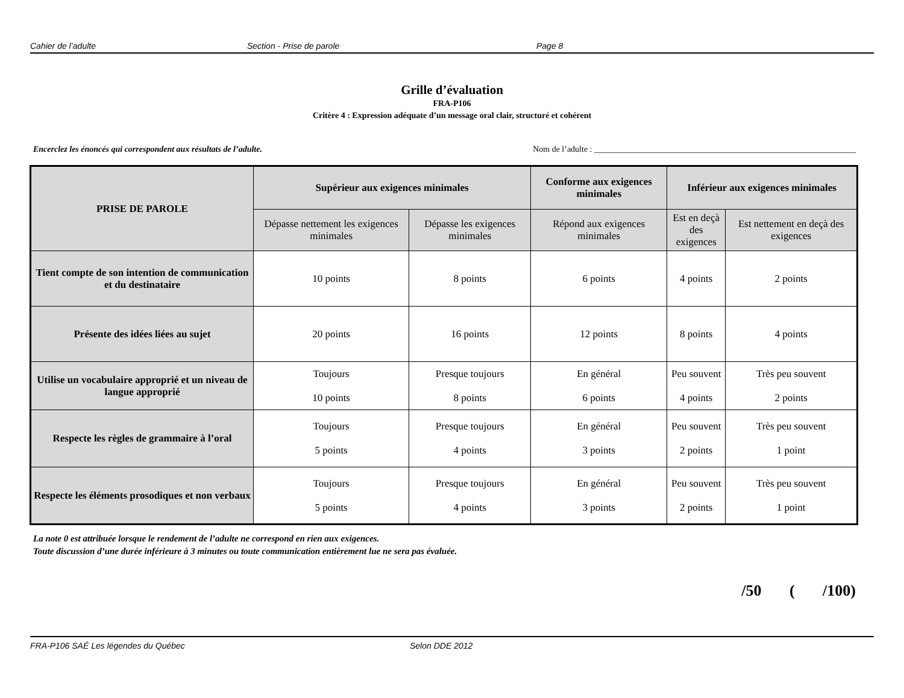Cahier de l’adulte Section - Prise de parole Page 8
Grille d’évaluation
FRA-P106
Critère 4 : Expression adéquate d’un message oral clair, structuré et cohérent
Encerclez les énoncés qui correspondent aux résultats de l’adulte. Nom de l’adulte : ______________________________________________________________
| PRISE DE PAROLE | Supérieur aux exigences minimales | | Conforme aux exigences minimales | Inférieur aux exigences minimales | |
| --- | --- | --- | --- | --- | --- |
| | Dépasse nettement les exigences minimales | Dépasse les exigences minimales | Répond aux exigences minimales | Est en deçà des exigences | Est nettement en deçà des exigences |
| Tient compte de son intention de communication et du destinataire | 10 points | 8 points | 6 points | 4 points | 2 points |
| Présente des idées liées au sujet | 20 points | 16 points | 12 points | 8 points | 4 points |
| Utilise un vocabulaire approprié et un niveau de langue approprié | Toujours 10 points | Presque toujours 8 points | En général 6 points | Peu souvent 4 points | Très peu souvent 2 points |
| Respecte les règles de grammaire à l’oral | Toujours 5 points | Presque toujours 4 points | En général 3 points | Peu souvent 2 points | Très peu souvent 1 point |
| Respecte les éléments prosodiques et non verbaux | Toujours 5 points | Presque toujours 4 points | En général 3 points | Peu souvent 2 points | Très peu souvent 1 point |
La note 0 est attribuée lorsque le rendement de l’adulte ne correspond en rien aux exigences.
Toute discussion d’une durée inférieure à 3 minutes ou toute communication entièrement lue ne sera pas évaluée.
/50 ( /100)
FRA-P106 SAÉ Les légendes du Québec Selon DDE 2012